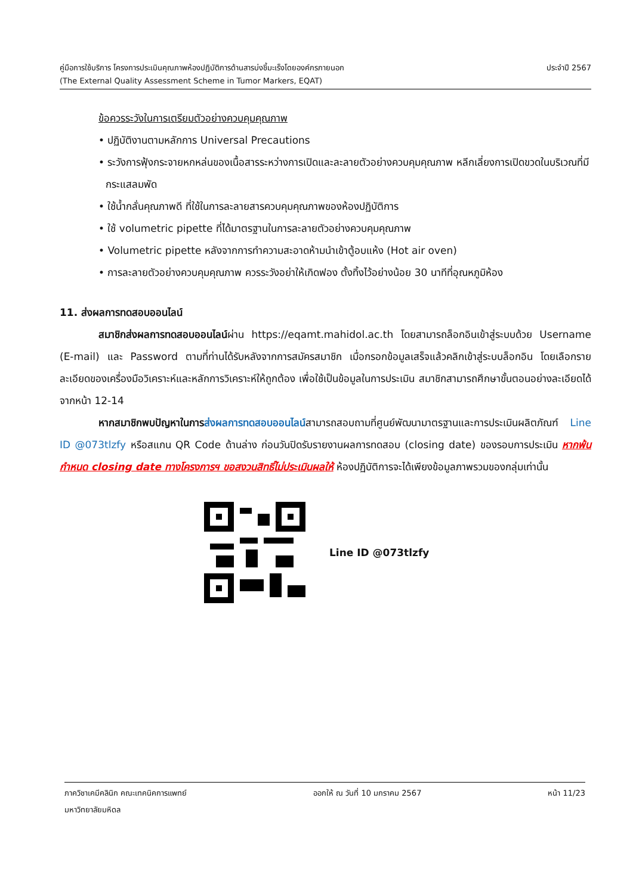คู่มือการใช้บริการ โครงการประเมินคุณภาพห้องปฏิบัติการด้านสารบ่งชี้มะเร็งโดยองค์กรภายนอก ประจำปี 2567
(The External Quality Assessment Scheme in Tumor Markers, EQAT)
ข้อควรระวังในการเตรียมตัวอย่างควบคุมคุณภาพ
• ปฏิบัติงานตามหลักการ Universal Precautions
• ระวังการฟุ้งกระจายหกหล่นของเนื้อสารระหว่างการเปิดและละลายตัวอย่างควบคุมคุณภาพ หลีกเลี่ยงการเปิดขวดในบริเวณที่มีกระแสลมพัด
• ใช้น้ำกลั่นคุณภาพดี ที่ใช้ในการละลายสารควบคุมคุณภาพของห้องปฏิบัติการ
• ใช้ volumetric pipette ที่ได้มาตรฐานในการละลายตัวอย่างควบคุมคุณภาพ
• Volumetric pipette หลังจากการทำความสะอาดห้ามนำเข้าตู้อบแห้ง (Hot air oven)
• การละลายตัวอย่างควบคุมคุณภาพ ควรระวังอย่าให้เกิดฟอง ตั้งทิ้งไว้อย่างน้อย 30 นาทีที่อุณหภูมิห้อง
11. ส่งผลการทดสอบออนไลน์
สมาชิกส่งผลการทดสอบออนไลน์ผ่าน https://eqamt.mahidol.ac.th โดยสามารถล็อกอินเข้าสู่ระบบด้วย Username (E-mail) และ Password ตามที่ท่านได้รับหลังจากการสมัครสมาชิก เมื่อกรอกข้อมูลเสร็จแล้วคลิกเข้าสู่ระบบล็อกอิน โดยเลือกรายละเอียดของเครื่องมือวิเคราะห์และหลักการวิเคราะห์ให้ถูกต้อง เพื่อใช้เป็นข้อมูลในการประเมิน สมาชิกสามารถศึกษาขั้นตอนอย่างละเอียดได้จากหน้า 12-14
หากสมาชิกพบปัญหาในการส่งผลการทดสอบออนไลน์สามารถสอบถามที่ศูนย์พัฒนามาตรฐานและการประเมินผลิตภัณฑ์ Line ID @073tlzfy หรือสแกน QR Code ด้านล่าง ก่อนวันปิดรับรายงานผลการทดสอบ (closing date) ของรอบการประเมิน หากพ้นกำหนด closing date ทางโครงการฯ ขอสงวนสิทธิ์ไม่ประเมินผลให้ ห้องปฏิบัติการจะได้เพียงข้อมูลภาพรวมของกลุ่มเท่านั้น
Line ID @073tlzfy
ภาควิชาเคมีคลินิก คณะเทคนิคการแพทย์ ออกให้ ณ วันที่ 10 มกราคม 2567 หน้า 11/23
มหาวิทยาลัยมหิดล